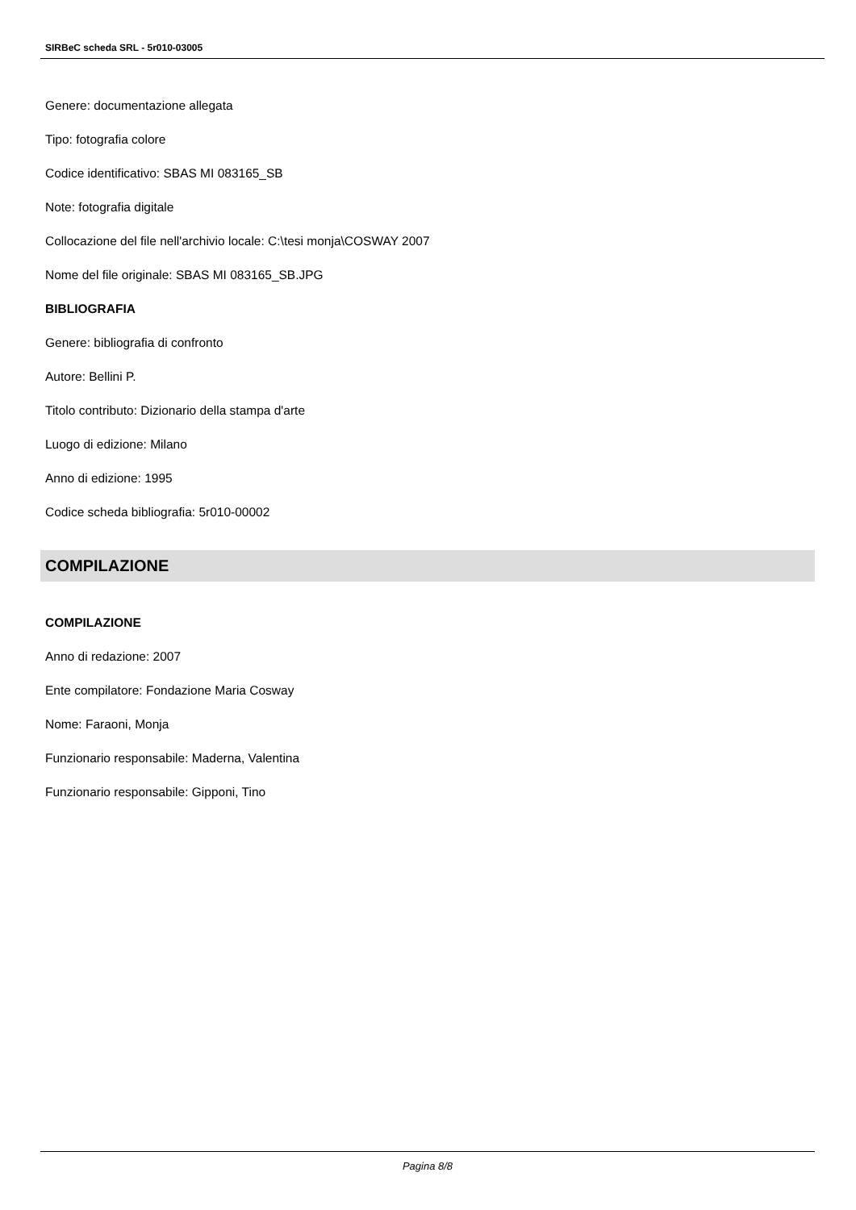SIRBeC scheda SRL - 5r010-03005
Genere: documentazione allegata
Tipo: fotografia colore
Codice identificativo: SBAS MI 083165_SB
Note: fotografia digitale
Collocazione del file nell'archivio locale: C:\tesi monja\COSWAY 2007
Nome del file originale: SBAS MI 083165_SB.JPG
BIBLIOGRAFIA
Genere: bibliografia di confronto
Autore: Bellini P.
Titolo contributo: Dizionario della stampa d'arte
Luogo di edizione: Milano
Anno di edizione: 1995
Codice scheda bibliografia: 5r010-00002
COMPILAZIONE
COMPILAZIONE
Anno di redazione: 2007
Ente compilatore: Fondazione Maria Cosway
Nome: Faraoni, Monja
Funzionario responsabile: Maderna, Valentina
Funzionario responsabile: Gipponi, Tino
Pagina 8/8